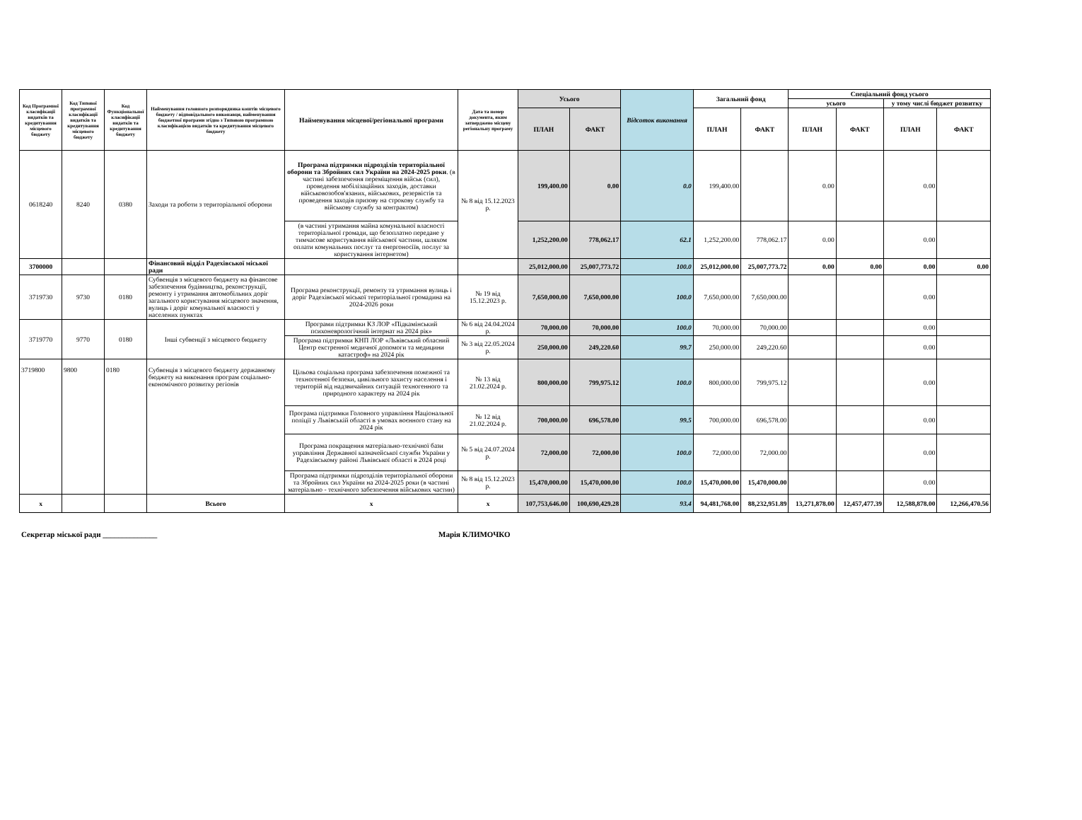| Код Програмної класифікації видатків та кредитування місцевого бюджету | Код Типової програмної класифікації видатків та кредитування місцевого бюджету | Код Функціональної класифікації видатків та кредитування бюджету | Найменування головного розпорядника коштів місцевого бюджету / відповідального виконавця, найменування бюджетної програми згідно з Типовою програмною класифікацією видатків та кредитування місцевого бюджету | Найменування місцевої/регіональної програми | Дата та номер документа, яким затверджено місцеву регіональну програму | Усього | | Відсоток виконання | Загальний фонд | | Спеціальний фонд усього | | | |
| --- | --- | --- | --- | --- | --- | --- | --- | --- | --- | --- | --- | --- | --- | --- |
| | | | | | | | | | | | усього | | у тому числі бюджет розвитку | |
| | | | | | | ПЛАН | ФАКТ | | ПЛАН | ФАКТ | ПЛАН | ФАКТ | ПЛАН | ФАКТ |
| 0618240 | 8240 | 0380 | Заходи та роботи з територіальної оборони | Програма підтримки підрозділів територіальної оборони та Збройних сил України на 2024-2025 роки . (в частині забезпечення переміщення військ (сил), проведення мобілізаційних заходів, доставки військовозобов'язаних, військових, резервістів та проведення заходів призову на строкову службу та військову службу за контрактом) | № 8 від 15.12.2023 р. | 199,400.00 | 0.00 | 0.0 | 199,400.00 | | 0.00 | | 0.00 | |
| | | | | (в частині утримання майна комунальної власності територіальної громади, що безоплатно передане у тимчасове користування військової частини, шляхом оплати комунальних послуг та енергоносіїв, послуг за користування інтернетом) | | 1,252,200.00 | 778,062.17 | 62.1 | 1,252,200.00 | 778,062.17 | 0.00 | | 0.00 | |
| 3700000 | | | Фінансовий відділ Радехівської міської ради | | | 25,012,000.00 | 25,007,773.72 | 100.0 | 25,012,000.00 | 25,007,773.72 | 0.00 | 0.00 | 0.00 | 0.00 |
| 3719730 | 9730 | 0180 | Субвенція з місцевого бюджету на фінансове забезпечення будівництва, реконструкції, ремонту і утримання автомобільних доріг загального користування місцевого значення, вулиць і доріг комунальної власності у населених пунктах | Програма реконструкції, ремонту та утримання вулиць і доріг Радехівської міської територіальної громадина на 2024-2026 роки | № 19 від 15.12.2023 р. | 7,650,000.00 | 7,650,000.00 | 100.0 | 7,650,000.00 | 7,650,000.00 | | | 0.00 | |
| 3719770 | 9770 | 0180 | Інші субвенції з місцевого бюджету | Програми підтримки КЗ ЛОР «Підкамінський психоневрологічний інтернат на 2024 рік» | № 6 від 24.04.2024 р. | 70,000.00 | 70,000.00 | 100.0 | 70,000.00 | 70,000.00 | | | 0.00 | |
| | | | | Програма підтримки КНП ЛОР «Львівський обласний Центр екстренної медичної допомоги та медицини катастроф» на 2024 рік | № 3 від 22.05.2024 р. | 250,000.00 | 249,220.60 | 99.7 | 250,000.00 | 249,220.60 | | | 0.00 | |
| 3719800 | 9800 | 0180 | Субвенція з місцевого бюджету державному бюджету на виконання програм соціально-економічного розвитку регіонів | Цільова соціальна програма забезпечення пожежної та техногенної безпеки, цивільного захисту населення і територій від надзвичайних ситуацій техногенного та природного характеру на 2024 рік | № 13 від 21.02.2024 р. | 800,000.00 | 799,975.12 | 100.0 | 800,000.00 | 799,975.12 | | | 0.00 | |
| | | | | Програма підтримки Головного управління Національної поліції у Львівській області в умовах воєнного стану на 2024 рік | № 12 від 21.02.2024 р. | 700,000.00 | 696,578.00 | 99.5 | 700,000.00 | 696,578.00 | | | 0.00 | |
| | | | | Програма покращення матеріально-технічної бази управління Державної казначейської служби України у Радехівському районі Львівської області в 2024 році | № 5 від 24.07.2024 р. | 72,000.00 | 72,000.00 | 100.0 | 72,000.00 | 72,000.00 | | | 0.00 | |
| | | | | Програма підтримки підрозділів територіальної оборони та Збройних сил України на 2024-2025 роки (в частині матеріально - технічного забезпечення військових частин) | № 8 від 15.12.2023 р. | 15,470,000.00 | 15,470,000.00 | 100.0 | 15,470,000.00 | 15,470,000.00 | | | 0.00 | |
| x | | | Всього | x | x | 107,753,646.00 | 100,690,429.28 | 93.4 | 94,481,768.00 | 88,232,951.89 | 13,271,878.00 | 12,457,477.39 | 12,588,878.00 | 12,266,470.56 |
Секретар міської ради ______________ Марія КЛИМОЧКО